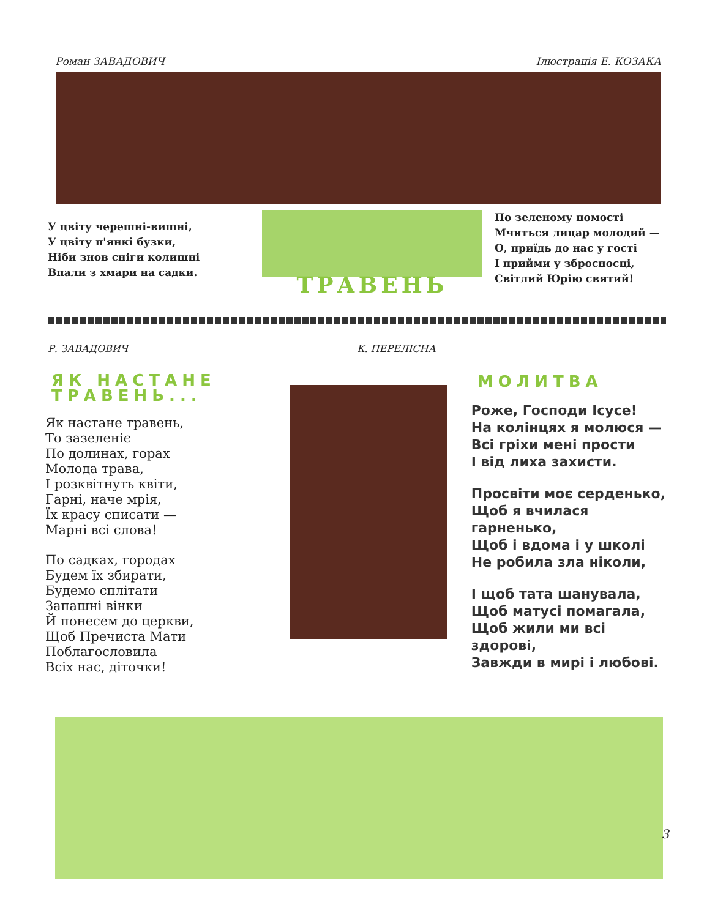Роман ЗАВАДОВИЧ Ілюстрація Е. КОЗАКА
У цвіту черешні-вишні,
У цвіту п'янкі бузки,
Ніби знов сніги колишні
Впали з хмари на садки.
ТРАВЕНЬ
По зеленому помості
Мчиться лицар молодий —
О, приїдь до нас у гості
І прийми у збросносці,
Світлий Юрію святий!
Р. ЗАВАДОВИЧ К. ПЕРЕЛІСНА
ЯК НАСТАНЕ ТРАВЕНЬ...
Як настане травень,
То зазеленіє
По долинах, горах
Молода трава,
І розквітнуть квіти,
Гарні, наче мрія,
Їх красу списати —
Марні всі слова!
По садках, городах
Будем їх збирати,
Будемо сплітати
Запашні вінки
Й понесем до церкви,
Щоб Пречиста Мати
Поблагословила
Всіх нас, діточки!
МОЛИТВА
Роже, Господи Ісусе!
На колінцях я молюся —
Всі гріхи мені прости
І від лиха захисти.
Просвіти моє серденько,
Щоб я вчилася гарненько,
Щоб і вдома і у школі
Не робила зла ніколи,
І щоб тата шанувала,
Щоб матусі помагала,
Щоб жили ми всі здорові,
Завжди в мирі і любові.
3